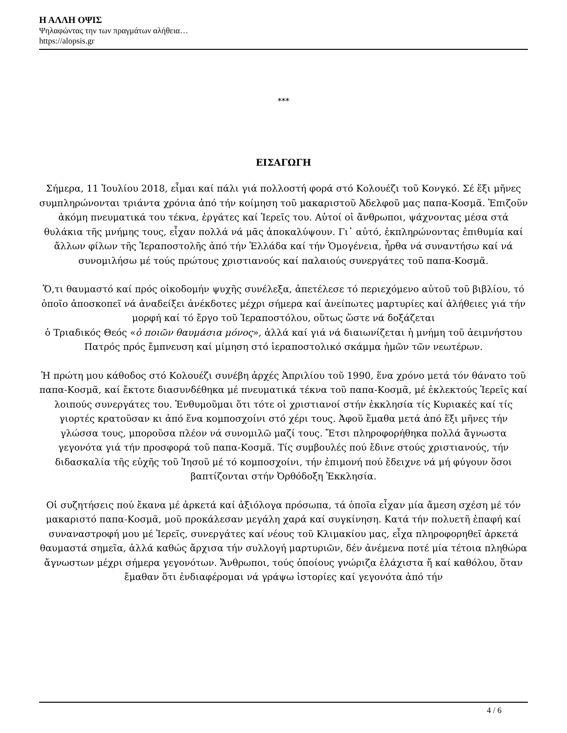Η ΑΛΛΗ ΟΨΙΣ
Ψηλαφώντας την των πραγμάτων αλήθεια…
https://alopsis.gr
***
ΕΙΣΑΓΩΓΗ
Σήμερα, 11 Ἰουλίου 2018, εἶμαι καί πάλι γιά πολλοστή φορά στό Κολουέζι τοῦ Κονγκό. Σέ ἕξι μῆνες συμπληρώνονται τριάντα χρόνια ἀπό τήν κοίμηση τοῦ μακαριστοῦ Ἀδελφοῦ μας παπα-Κοσμᾶ. Ἐπιζοῦν ἀκόμη πνευματικά του τέκνα, ἐργάτες καί Ἱερεῖς του. Αὐτοί οἱ ἄνθρωποι, ψάχνοντας μέσα στά θυλάκια τῆς μνήμης τους, εἶχαν πολλά νά μᾶς ἀποκαλύψουν. Γι᾽ αὐτό, ἐκπληρώνοντας ἐπιθυμία καί ἄλλων φίλων τῆς Ἱεραποστολῆς ἀπό τήν Ἑλλάδα καί τήν Ὁμογένεια, ἦρθα νά συναντήσω καί νά συνομιλήσω μέ τούς πρώτους χριστιανούς καί παλαιούς συνεργάτες τοῦ παπα-Κοσμᾶ.
Ὅ,τι θαυμαστό καί πρός οἰκοδομήν ψυχῆς συνέλεξα, ἀπετέλεσε τό περιεχόμενο αὐτοῦ τοῦ βιβλίου, τό ὁποῖο ἀποσκοπεῖ νά ἀναδείξει ἀνέκδοτες μέχρι σήμερα καί ἀνείπωτες μαρτυρίες καί ἀλήθειες γιά τήν μορφή καί τό ἔργο τοῦ Ἱεραποστόλου, οὕτως ὥστε νά δοξάζεται
ὁ Τριαδικός Θεός «ὁ ποιῶν θαυμάσια μόνος», ἀλλά καί γιά νά διαιωνίζεται ἡ μνήμη τοῦ ἀειμνήστου Πατρός πρός ἔμπνευση καί μίμηση στό ἱεραποστολικό σκάμμα ἡμῶν τῶν νεωτέρων.
Ἡ πρώτη μου κάθοδος στό Κολουέζι συνέβη ἀρχές Ἀπριλίου τοῦ 1990, ἕνα χρόνο μετά τόν θάνατο τοῦ παπα-Κοσμᾶ, καί ἔκτοτε διασυνδέθηκα μέ πνευματικά τέκνα τοῦ παπα-Κοσμᾶ, μέ ἐκλεκτούς Ἱερεῖς καί λοιπούς συνεργάτες του. Ἐνθυμοῦμαι ὅτι τότε οἱ χριστιανοί στήν ἐκκλησία τίς Κυριακές καί τίς γιορτές κρατοῦσαν κι ἀπό ἕνα κομποσχοίνι στό χέρι τους. Ἀφοῦ ἔμαθα μετά ἀπό ἕξι μῆνες τήν γλώσσα τους, μποροῦσα πλέον νά συνομιλῶ μαζί τους. Ἔτσι πληροφορήθηκα πολλά ἄγνωστα γεγονότα γιά τήν προσφορά τοῦ παπα-Κοσμᾶ. Τίς συμβουλές πού ἔδινε στούς χριστιανούς, τήν διδασκαλία τῆς εὐχῆς τοῦ Ἰησοῦ μέ τό κομποσχοίνι, τήν ἐπιμονή πού ἔδειχνε νά μή φύγουν ὅσοι βαπτίζονται στήν Ὀρθόδοξη Ἐκκλησία.
Οἱ συζητήσεις πού ἔκανα μέ ἀρκετά καί ἀξιόλογα πρόσωπα, τά ὁποῖα εἶχαν μία ἄμεση σχέση μέ τόν μακαριστό παπα-Κοσμᾶ, μοῦ προκάλεσαν μεγάλη χαρά καί συγκίνηση. Κατά τήν πολυετῆ ἐπαφή καί συναναστροφή μου μέ Ἱερεῖς, συνεργάτες καί νέους τοῦ Κλιμακίου μας, εἶχα πληροφορηθεῖ ἀρκετά θαυμαστά σημεῖα, ἀλλά καθώς ἄρχισα τήν συλλογή μαρτυριῶν, δέν ἀνέμενα ποτέ μία τέτοια πληθώρα ἄγνωστων μέχρι σήμερα γεγονότων. Ἄνθρωποι, τούς ὁποίους γνώριζα ἐλάχιστα ἤ καί καθόλου, ὅταν ἔμαθαν ὅτι ἐνδιαφέρομαι νά γράψω ἱστορίες καί γεγονότα ἀπό τήν
4 / 6